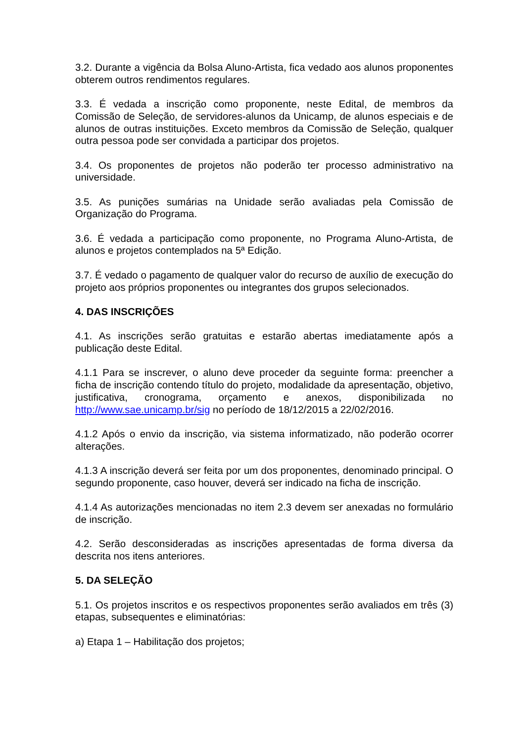3.2. Durante a vigência da Bolsa Aluno-Artista, fica vedado aos alunos proponentes obterem outros rendimentos regulares.
3.3. É vedada a inscrição como proponente, neste Edital, de membros da Comissão de Seleção, de servidores-alunos da Unicamp, de alunos especiais e de alunos de outras instituições. Exceto membros da Comissão de Seleção, qualquer outra pessoa pode ser convidada a participar dos projetos.
3.4. Os proponentes de projetos não poderão ter processo administrativo na universidade.
3.5. As punições sumárias na Unidade serão avaliadas pela Comissão de Organização do Programa.
3.6. É vedada a participação como proponente, no Programa Aluno-Artista, de alunos e projetos contemplados na 5ª Edição.
3.7. É vedado o pagamento de qualquer valor do recurso de auxílio de execução do projeto aos próprios proponentes ou integrantes dos grupos selecionados.
4. DAS INSCRIÇÕES
4.1. As inscrições serão gratuitas e estarão abertas imediatamente após a publicação deste Edital.
4.1.1 Para se inscrever, o aluno deve proceder da seguinte forma: preencher a ficha de inscrição contendo título do projeto, modalidade da apresentação, objetivo, justificativa, cronograma, orçamento e anexos, disponibilizada no http://www.sae.unicamp.br/sig no período de 18/12/2015 a 22/02/2016.
4.1.2 Após o envio da inscrição, via sistema informatizado, não poderão ocorrer alterações.
4.1.3 A inscrição deverá ser feita por um dos proponentes, denominado principal. O segundo proponente, caso houver, deverá ser indicado na ficha de inscrição.
4.1.4 As autorizações mencionadas no item 2.3 devem ser anexadas no formulário de inscrição.
4.2. Serão desconsideradas as inscrições apresentadas de forma diversa da descrita nos itens anteriores.
5. DA SELEÇÃO
5.1. Os projetos inscritos e os respectivos proponentes serão avaliados em três (3) etapas, subsequentes e eliminatórias:
a) Etapa 1 – Habilitação dos projetos;